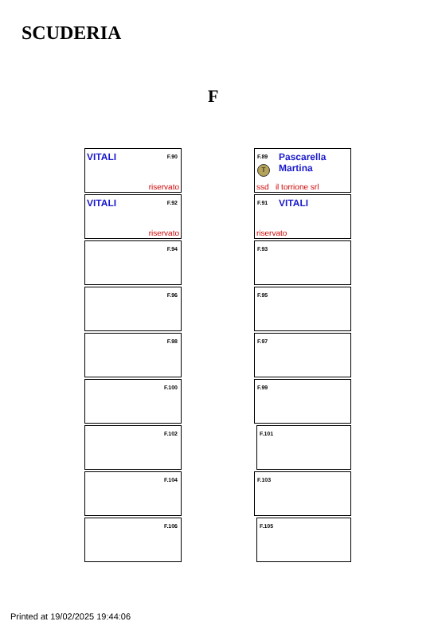SCUDERIA
F
VITALI F.90
riservato
VITALI F.92
riservato
F.94
F.96
F.98
F.100
F.102
F.104
F.106
F.89 Pascarella
Martina T
ssd il torrione srl
F.91 VITALI
riservato
F.93
F.95
F.97
F.99
F.101
F.103
F.105
Printed at 19/02/2025 19:44:06